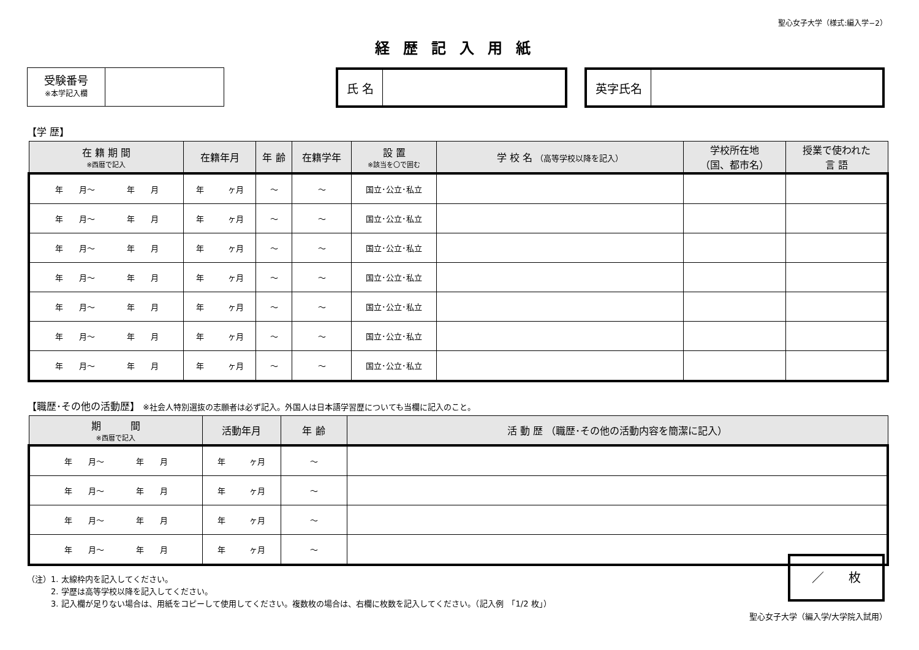聖心女子大学（様式:編入学−2）
経歴記入用紙
受験番号
※本学記入欄
氏 名 英字氏名
【学 歴】
| 在 籍 期 間 ※西暦で記入 | 在籍年月 | 年 齢 | 在籍学年 | 設 置 ※該当を〇で囲む | 学 校 名 （高等学校以降を記入） | 学校所在地 （国、都市名） | 授業で使われた 言 語 |
| --- | --- | --- | --- | --- | --- | --- | --- |
| 年 月～ 年 月 | 年 ヶ月 | ～ | ～ | 国立･公立･私立 | | | |
| 年 月～ 年 月 | 年 ヶ月 | ～ | ～ | 国立･公立･私立 | | | |
| 年 月～ 年 月 | 年 ヶ月 | ～ | ～ | 国立･公立･私立 | | | |
| 年 月～ 年 月 | 年 ヶ月 | ～ | ～ | 国立･公立･私立 | | | |
| 年 月～ 年 月 | 年 ヶ月 | ～ | ～ | 国立･公立･私立 | | | |
| 年 月～ 年 月 | 年 ヶ月 | ～ | ～ | 国立･公立･私立 | | | |
| 年 月～ 年 月 | 年 ヶ月 | ～ | ～ | 国立･公立･私立 | | | |
【職歴･その他の活動歴】 ※社会人特別選抜の志願者は必ず記入。外国人は日本語学習歴についても当欄に記入のこと。
| 期 間 ※西暦で記入 | 活動年月 | 年 齢 | 活 動 歴 （職歴･その他の活動内容を簡潔に記入） |
| --- | --- | --- | --- |
| 年 月～ 年 月 | 年 ヶ月 | ～ | |
| 年 月～ 年 月 | 年 ヶ月 | ～ | |
| 年 月～ 年 月 | 年 ヶ月 | ～ | |
| 年 月～ 年 月 | 年 ヶ月 | ～ | |
（注）1. 太線枠内を記入してください。
　　　2. 学歴は高等学校以降を記入してください。
　　　3. 記入欄が足りない場合は、用紙をコピーして使用してください。複数枚の場合は、右欄に枚数を記入してください。（記入例　「1/2 枚」）
／　　枚
聖心女子大学（編入学/大学院入試用）